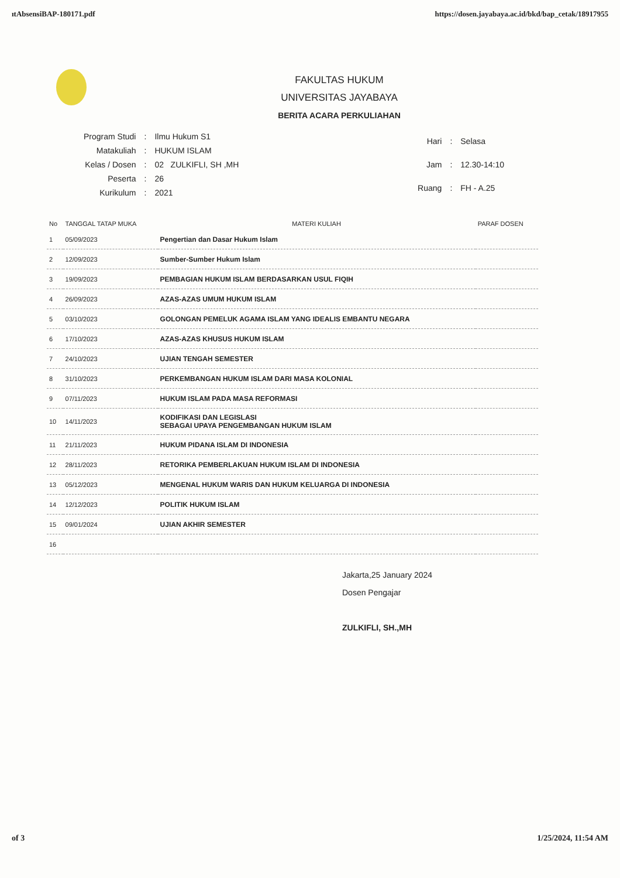ıtAbsensiBAP-180171.pdf https://dosen.jayabaya.ac.id/bkd/bap_cetak/18917955
FAKULTAS HUKUM
UNIVERSITAS JAYABAYA
BERITA ACARA PERKULIAHAN
| Program Studi | : | Ilmu Hukum S1 |
| Matakuliah | : | HUKUM ISLAM |
| Kelas / Dosen | : | 02 ZULKIFLI, SH ,MH |
| Peserta | : | 26 |
| Kurikulum | : | 2021 |
| Hari | : | Selasa |
| Jam | : | 12.30-14:10 |
| Ruang | : | FH - A.25 |
| No | TANGGAL TATAP MUKA | MATERI KULIAH | PARAF DOSEN |
| --- | --- | --- | --- |
| 1 | 05/09/2023 | Pengertian dan Dasar Hukum Islam | |
| 2 | 12/09/2023 | Sumber-Sumber Hukum Islam | |
| 3 | 19/09/2023 | PEMBAGIAN HUKUM ISLAM BERDASARKAN USUL FIQIH | |
| 4 | 26/09/2023 | AZAS-AZAS UMUM HUKUM ISLAM | |
| 5 | 03/10/2023 | GOLONGAN PEMELUK AGAMA ISLAM YANG IDEALIS EMBANTU NEGARA | |
| 6 | 17/10/2023 | AZAS-AZAS KHUSUS HUKUM ISLAM | |
| 7 | 24/10/2023 | UJIAN TENGAH SEMESTER | |
| 8 | 31/10/2023 | PERKEMBANGAN HUKUM ISLAM DARI MASA KOLONIAL | |
| 9 | 07/11/2023 | HUKUM ISLAM PADA MASA REFORMASI | |
| 10 | 14/11/2023 | KODIFIKASI DAN LEGISLASI SEBAGAI UPAYA PENGEMBANGAN HUKUM ISLAM | |
| 11 | 21/11/2023 | HUKUM PIDANA ISLAM DI INDONESIA | |
| 12 | 28/11/2023 | RETORIKA PEMBERLAKUAN HUKUM ISLAM DI INDONESIA | |
| 13 | 05/12/2023 | MENGENAL HUKUM WARIS DAN HUKUM KELUARGA DI INDONESIA | |
| 14 | 12/12/2023 | POLITIK HUKUM ISLAM | |
| 15 | 09/01/2024 | UJIAN AKHIR SEMESTER | |
| 16 | | | |
Jakarta,25 January 2024
Dosen Pengajar
ZULKIFLI, SH.,MH
of 3 1/25/2024, 11:54 AM